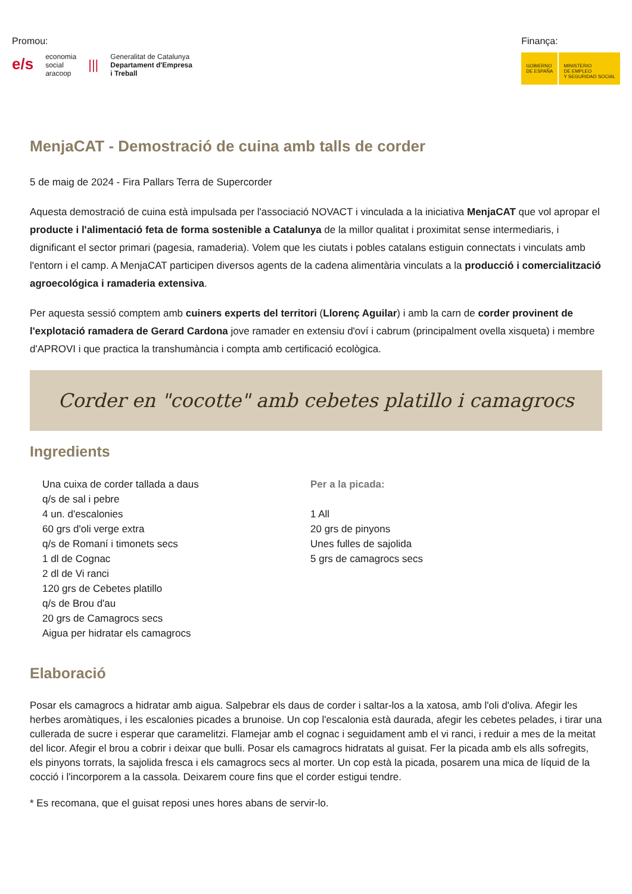Promou:
e/s
economia
social
aracoop
|||
Generalitat de Catalunya
Departament d'Empresa
i Treball
Finança:
GOBIERNO
DE ESPAÑA
MINISTERIO
DE EMPLEO
Y SEGURIDAD SOCIAL
MenjaCAT - Demostració de cuina amb talls de corder
5 de maig de 2024 - Fira Pallars Terra de Supercorder
Aquesta demostració de cuina està impulsada per l'associació NOVACT i vinculada a la iniciativa MenjaCAT que vol apropar el producte i l'alimentació feta de forma sostenible a Catalunya de la millor qualitat i proximitat sense intermediaris, i dignificant el sector primari (pagesia, ramaderia). Volem que les ciutats i pobles catalans estiguin connectats i vinculats amb l'entorn i el camp. A MenjaCAT participen diversos agents de la cadena alimentària vinculats a la producció i comercialització agroecológica i ramaderia extensiva.
Per aquesta sessió comptem amb cuiners experts del territori (Llorenç Aguilar) i amb la carn de corder provinent de l'explotació ramadera de Gerard Cardona jove ramader en extensiu d'oví i cabrum (principalment ovella xisqueta) i membre d'APROVI i que practica la transhumància i compta amb certificació ecològica.
Corder en "cocotte" amb cebetes platillo i camagrocs
Ingredients
Una cuixa de corder tallada a daus
q/s de sal i pebre
4 un. d'escalonies
60 grs d'oli verge extra
q/s de Romaní i timonets secs
1 dl de Cognac
2 dl de Vi ranci
120 grs de Cebetes platillo
q/s de Brou d'au
20 grs de Camagrocs secs
Aigua per hidratar els camagrocs
Per a la picada:
1 All
20 grs de pinyons
Unes fulles de sajolida
5 grs de camagrocs secs
Elaboració
Posar els camagrocs a hidratar amb aigua. Salpebrar els daus de corder i saltar-los a la xatosa, amb l'oli d'oliva. Afegir les herbes aromàtiques, i les escalonies picades a brunoise. Un cop l'escalonia està daurada, afegir les cebetes pelades, i tirar una cullerada de sucre i esperar que caramelitzi. Flamejar amb el cognac i seguidament amb el vi ranci, i reduir a mes de la meitat del licor. Afegir el brou a cobrir i deixar que bulli. Posar els camagrocs hidratats al guisat. Fer la picada amb els alls sofregits, els pinyons torrats, la sajolida fresca i els camagrocs secs al morter. Un cop està la picada, posarem una mica de líquid de la cocció i l'incorporem a la cassola. Deixarem coure fins que el corder estigui tendre.
* Es recomana, que el guisat reposi unes hores abans de servir-lo.